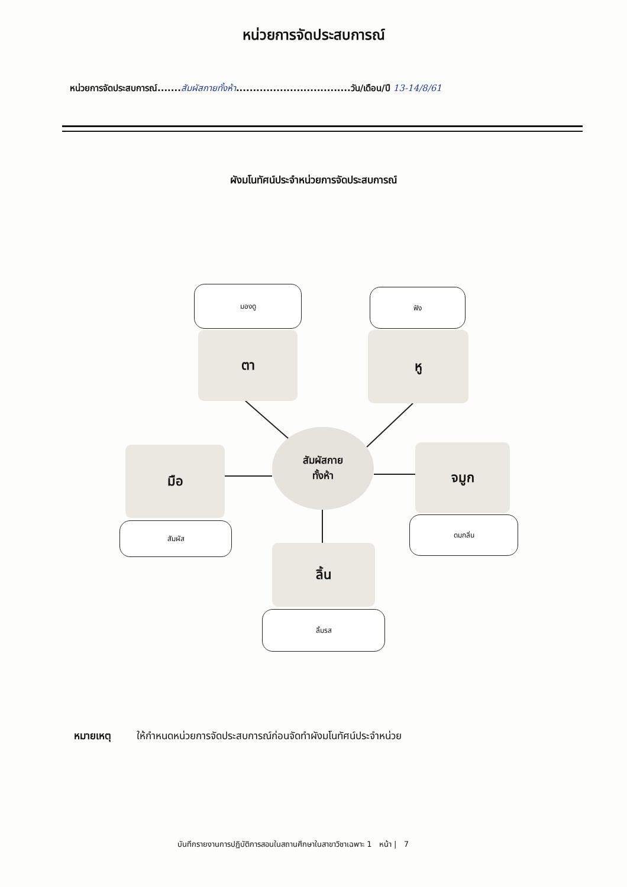หน่วยการจัดประสบการณ์
หน่วยการจัดประสบการณ์.......สัมผัสกายทั้งห้า..................................วัน/เดือน/ปี 13-14/8/61
ผังมโนทัศน์ประจำหน่วยการจัดประสบการณ์
มองดู ฟัง
ตา หู
สัมผัสกาย
ทั้งห้า
มือ จมูก
สัมผัส
ดมกลิ่น
ลิ้น
ลิ้มรส
หมายเหตุ ให้กำหนดหน่วยการจัดประสบการณ์ก่อนจัดทำผังมโนทัศน์ประจำหน่วย
บันทึกรายงานการปฏิบัติการสอนในสถานศึกษาในสาขาวิชาเฉพาะ 1 หน้า | 7